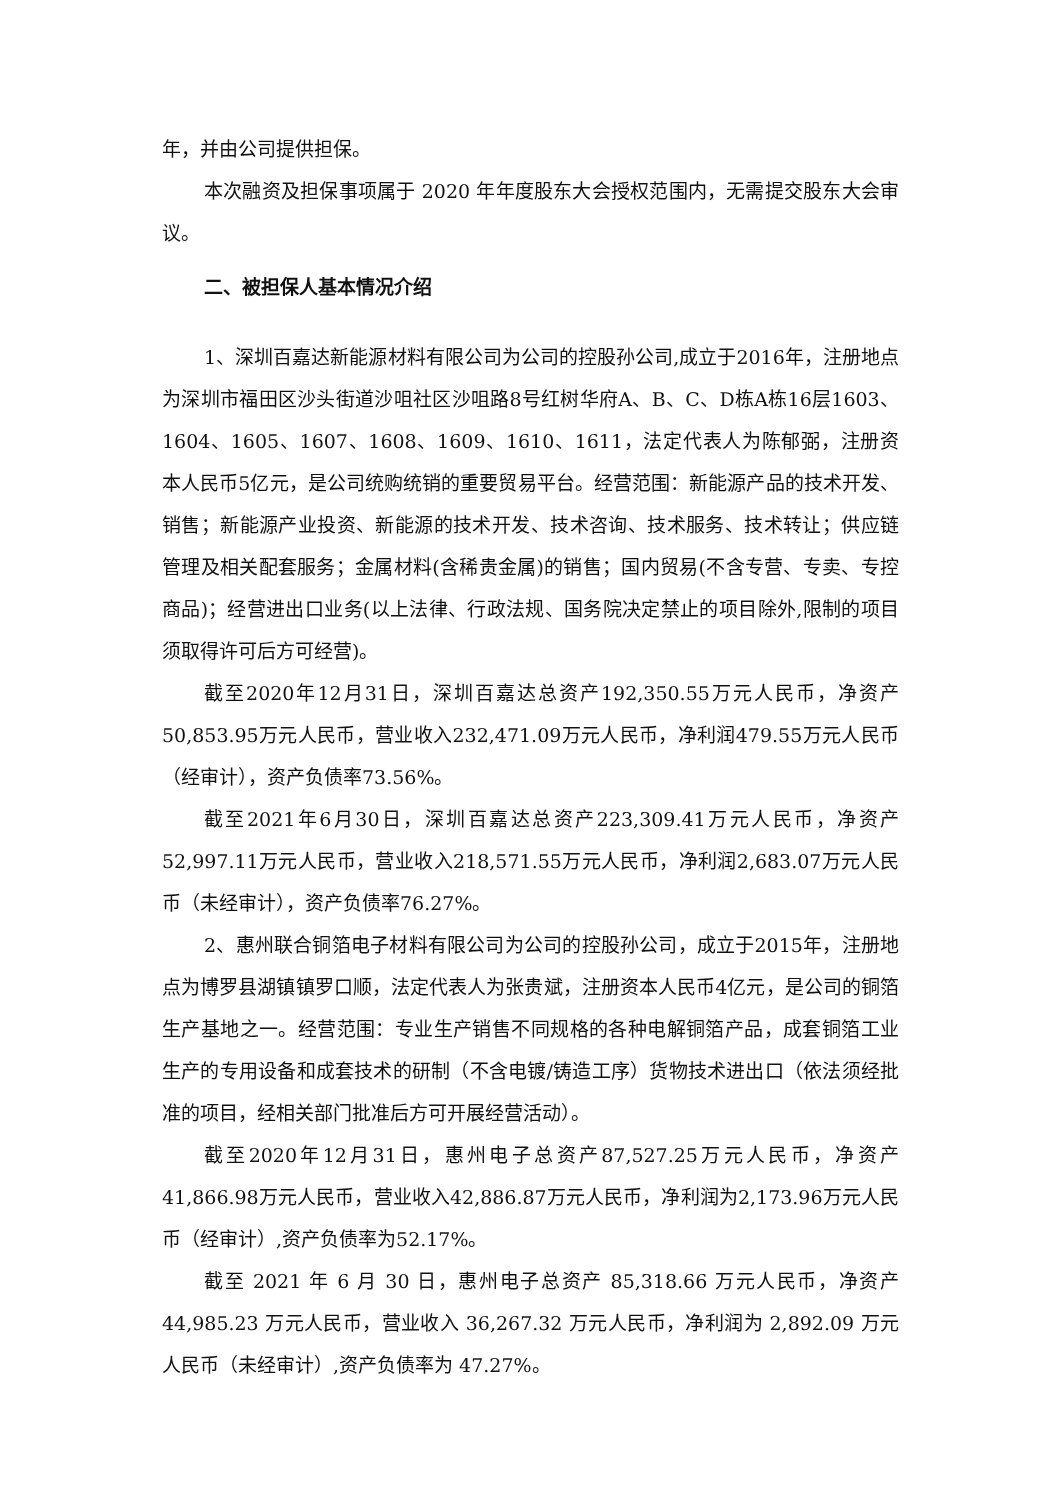年，并由公司提供担保。
本次融资及担保事项属于 2020 年年度股东大会授权范围内，无需提交股东大会审议。
二、被担保人基本情况介绍
1、深圳百嘉达新能源材料有限公司为公司的控股孙公司,成立于2016年，注册地点为深圳市福田区沙头街道沙咀社区沙咀路8号红树华府A、B、C、D栋A栋16层1603、1604、1605、1607、1608、1609、1610、1611，法定代表人为陈郁弼，注册资本人民币5亿元，是公司统购统销的重要贸易平台。经营范围：新能源产品的技术开发、销售；新能源产业投资、新能源的技术开发、技术咨询、技术服务、技术转让；供应链管理及相关配套服务；金属材料(含稀贵金属)的销售；国内贸易(不含专营、专卖、专控商品)；经营进出口业务(以上法律、行政法规、国务院决定禁止的项目除外,限制的项目须取得许可后方可经营)。
截至2020年12月31日，深圳百嘉达总资产192,350.55万元人民币，净资产50,853.95万元人民币，营业收入232,471.09万元人民币，净利润479.55万元人民币（经审计），资产负债率73.56%。
截至2021年6月30日，深圳百嘉达总资产223,309.41万元人民币，净资产52,997.11万元人民币，营业收入218,571.55万元人民币，净利润2,683.07万元人民币（未经审计），资产负债率76.27%。
2、惠州联合铜箔电子材料有限公司为公司的控股孙公司，成立于2015年，注册地点为博罗县湖镇镇罗口顺，法定代表人为张贵斌，注册资本人民币4亿元，是公司的铜箔生产基地之一。经营范围：专业生产销售不同规格的各种电解铜箔产品，成套铜箔工业生产的专用设备和成套技术的研制（不含电镀/铸造工序）货物技术进出口（依法须经批准的项目，经相关部门批准后方可开展经营活动）。
截至2020年12月31日，惠州电子总资产87,527.25万元人民币，净资产41,866.98万元人民币，营业收入42,886.87万元人民币，净利润为2,173.96万元人民币（经审计）,资产负债率为52.17%。
截至 2021 年 6 月 30 日，惠州电子总资产 85,318.66 万元人民币，净资产 44,985.23 万元人民币，营业收入 36,267.32 万元人民币，净利润为 2,892.09 万元人民币（未经审计）,资产负债率为 47.27%。